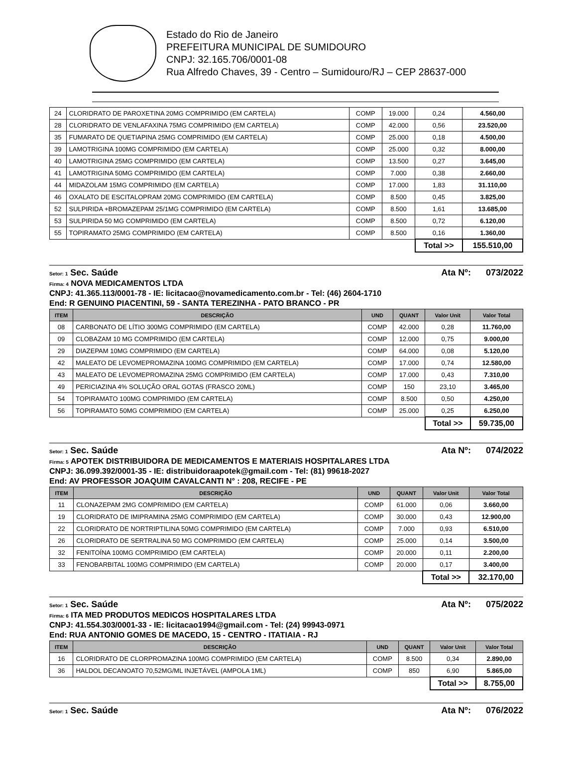Estado do Rio de Janeiro
PREFEITURA MUNICIPAL DE SUMIDOURO
CNPJ: 32.165.706/0001-08
Rua Alfredo Chaves, 39 - Centro – Sumidouro/RJ – CEP 28637-000
| 24 | CLORIDRATO DE PAROXETINA 20MG COMPRIMIDO (EM CARTELA) | COMP | 19.000 | 0,24 | 4.560,00 |
| 28 | CLORIDRATO DE VENLAFAXINA 75MG COMPRIMIDO (EM CARTELA) | COMP | 42.000 | 0,56 | 23.520,00 |
| 35 | FUMARATO DE QUETIAPINA 25MG COMPRIMIDO (EM CARTELA) | COMP | 25.000 | 0,18 | 4.500,00 |
| 39 | LAMOTRIGINA 100MG COMPRIMIDO (EM CARTELA) | COMP | 25.000 | 0,32 | 8.000,00 |
| 40 | LAMOTRIGINA 25MG COMPRIMIDO (EM CARTELA) | COMP | 13.500 | 0,27 | 3.645,00 |
| 41 | LAMOTRIGINA 50MG COMPRIMIDO (EM CARTELA) | COMP | 7.000 | 0,38 | 2.660,00 |
| 44 | MIDAZOLAM 15MG COMPRIMIDO (EM CARTELA) | COMP | 17.000 | 1,83 | 31.110,00 |
| 46 | OXALATO DE ESCITALOPRAM 20MG COMPRIMIDO (EM CARTELA) | COMP | 8.500 | 0,45 | 3.825,00 |
| 52 | SULPIRIDA +BROMAZEPAM 25/1MG COMPRIMIDO (EM CARTELA) | COMP | 8.500 | 1,61 | 13.685,00 |
| 53 | SULPIRIDA 50 MG COMPRIMIDO (EM CARTELA) | COMP | 8.500 | 0,72 | 6.120,00 |
| 55 | TOPIRAMATO 25MG COMPRIMIDO (EM CARTELA) | COMP | 8.500 | 0,16 | 1.360,00 |
| | | | | Total >> | 155.510,00 |
Setor: 1 Sec. Saúde Ata Nº: 073/2022
Firma: 4 NOVA MEDICAMENTOS LTDA
CNPJ: 41.365.113/0001-78 - IE: licitacao@novamedicamento.com.br - Tel: (46) 2604-1710
End: R GENUINO PIACENTINI, 59 - SANTA TEREZINHA - PATO BRANCO - PR
| ITEM | DESCRIÇÃO | UND | QUANT | Valor Unit | Valor Total |
| --- | --- | --- | --- | --- | --- |
| 08 | CARBONATO DE LÍTIO 300MG COMPRIMIDO (EM CARTELA) | COMP | 42.000 | 0,28 | 11.760,00 |
| 09 | CLOBAZAM 10 MG COMPRIMIDO (EM CARTELA) | COMP | 12.000 | 0,75 | 9.000,00 |
| 29 | DIAZEPAM 10MG COMPRIMIDO (EM CARTELA) | COMP | 64.000 | 0,08 | 5.120,00 |
| 42 | MALEATO DE LEVOMEPROMAZINA 100MG COMPRIMIDO (EM CARTELA) | COMP | 17.000 | 0,74 | 12.580,00 |
| 43 | MALEATO DE LEVOMEPROMAZINA 25MG COMPRIMIDO (EM CARTELA) | COMP | 17.000 | 0,43 | 7.310,00 |
| 49 | PERICIAZINA 4% SOLUÇÃO ORAL GOTAS (FRASCO 20ML) | COMP | 150 | 23,10 | 3.465,00 |
| 54 | TOPIRAMATO 100MG COMPRIMIDO (EM CARTELA) | COMP | 8.500 | 0,50 | 4.250,00 |
| 56 | TOPIRAMATO 50MG COMPRIMIDO (EM CARTELA) | COMP | 25.000 | 0,25 | 6.250,00 |
| | | | | Total >> | 59.735,00 |
Setor: 1 Sec. Saúde Ata Nº: 074/2022
Firma: 5 APOTEK DISTRIBUIDORA DE MEDICAMENTOS E MATERIAIS HOSPITALARES LTDA
CNPJ: 36.099.392/0001-35 - IE: distribuidoraapotek@gmail.com - Tel: (81) 99618-2027
End: AV PROFESSOR JOAQUIM CAVALCANTI N° : 208, RECIFE - PE
| ITEM | DESCRIÇÃO | UND | QUANT | Valor Unit | Valor Total |
| --- | --- | --- | --- | --- | --- |
| 11 | CLONAZEPAM 2MG COMPRIMIDO (EM CARTELA) | COMP | 61.000 | 0,06 | 3.660,00 |
| 19 | CLORIDRATO DE IMIPRAMINA 25MG COMPRIMIDO (EM CARTELA) | COMP | 30.000 | 0,43 | 12.900,00 |
| 22 | CLORIDRATO DE NORTRIPTILINA 50MG COMPRIMIDO (EM CARTELA) | COMP | 7.000 | 0,93 | 6.510,00 |
| 26 | CLORIDRATO DE SERTRALINA 50 MG COMPRIMIDO (EM CARTELA) | COMP | 25.000 | 0,14 | 3.500,00 |
| 32 | FENITOÍNA 100MG COMPRIMIDO (EM CARTELA) | COMP | 20.000 | 0,11 | 2.200,00 |
| 33 | FENOBARBITAL 100MG COMPRIMIDO (EM CARTELA) | COMP | 20.000 | 0,17 | 3.400,00 |
| | | | | Total >> | 32.170,00 |
Setor: 1 Sec. Saúde Ata Nº: 075/2022
Firma: 6 ITA MED PRODUTOS MEDICOS HOSPITALARES LTDA
CNPJ: 41.554.303/0001-33 - IE: licitacao1994@gmail.com - Tel: (24) 99943-0971
End: RUA ANTONIO GOMES DE MACEDO, 15 - CENTRO - ITATIAIA - RJ
| ITEM | DESCRIÇÃO | UND | QUANT | Valor Unit | Valor Total |
| --- | --- | --- | --- | --- | --- |
| 16 | CLORIDRATO DE CLORPROMAZINA 100MG COMPRIMIDO (EM CARTELA) | COMP | 8.500 | 0,34 | 2.890,00 |
| 36 | HALDOL DECANOATO 70,52MG/ML INJETÁVEL (AMPOLA 1ML) | COMP | 850 | 6,90 | 5.865,00 |
| | | | | Total >> | 8.755,00 |
Setor: 1 Sec. Saúde Ata Nº: 076/2022